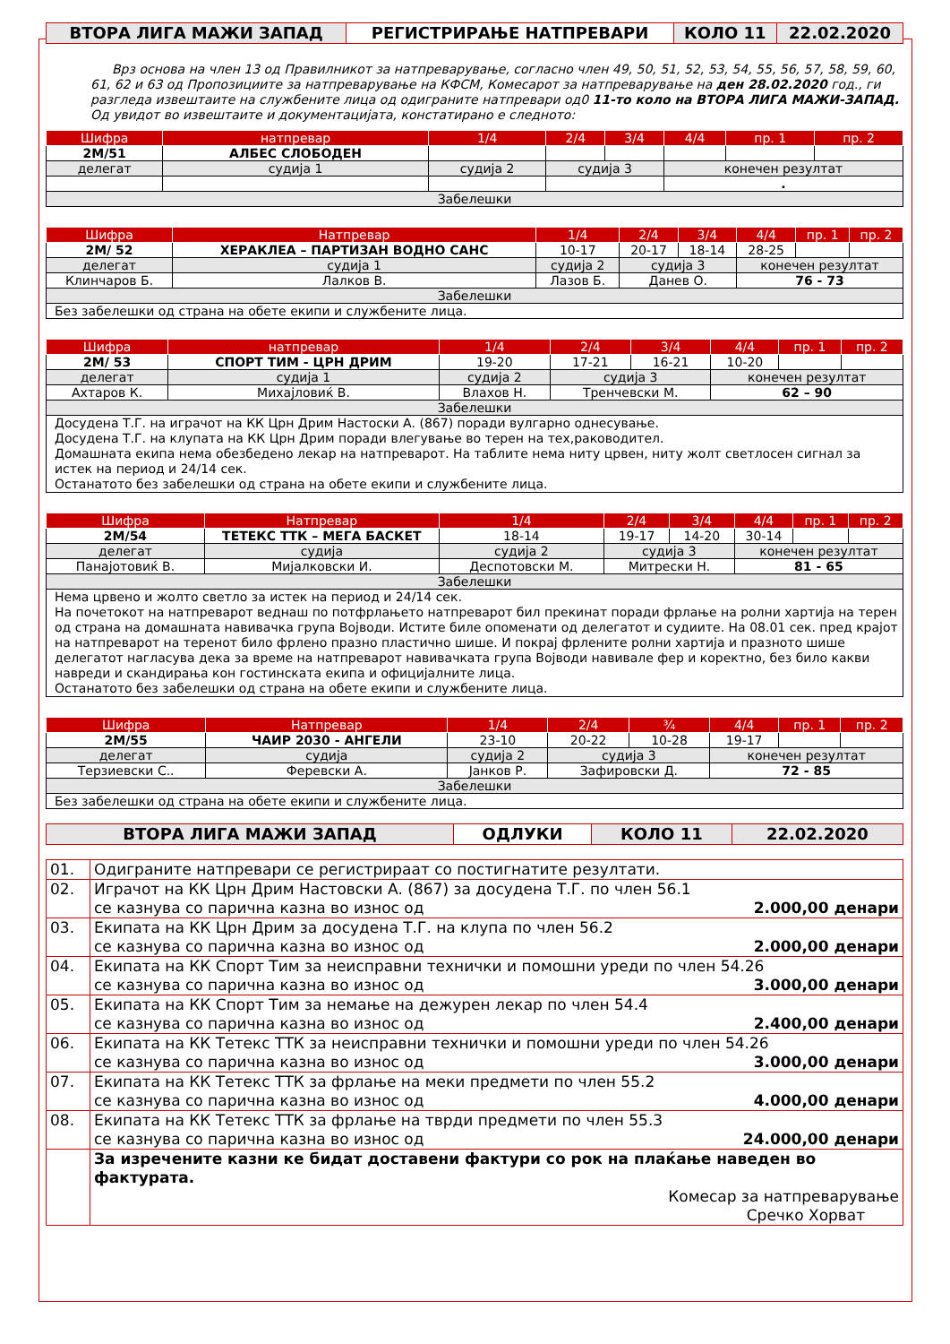| ВТОРА ЛИГА МАЖИ ЗАПАД | РЕГИСТРИРАЊЕ НАТПРЕВАРИ | КОЛО 11 | 22.02.2020 |
Врз основа на член 13 од Правилникот за натпреварување, согласно член 49, 50, 51, 52, 53, 54, 55, 56, 57, 58, 59, 60, 61, 62 и 63 од Пропозициите за натпреварување на КФСМ, Комесарот за натпреварување на ден 28.02.2020 год., ги разгледа извештаите на службените лица од одиграните натпревари од0 11-то коло на ВТОРА ЛИГА МАЖИ-ЗАПАД. Од увидот во извештаите и документацијата, констатирано е следното:
| Шифра | натпревар | | | 1/4 | 2/4 | 3/4 | 4/4 | пр. 1 | пр. 2 |
| --- | --- | --- | --- | --- | --- | --- | --- | --- | --- |
| 2М/51 | АЛБЕС СЛОБОДЕН | | | | | | | | |
| делегат | | судија 1 | судија 2 | | судија 3 | | конечен резултат | | |
| | | | | | | | . | | |
| Забелешки | | | | | | | | | |
| Шифра | Натпревар | | | 1/4 | 2/4 | 3/4 | 4/4 | пр. 1 | пр. 2 |
| --- | --- | --- | --- | --- | --- | --- | --- | --- | --- |
| 2М/ 52 | ХЕРАКЛЕА – ПАРТИЗАН ВОДНО САНС | | | 10-17 | 20-17 | 18-14 | 28-25 | | |
| делегат | | судија 1 | судија 2 | | судија 3 | | конечен резултат | | |
| Клинчаров Б. | | Лалков В. | Лазов Б. | | Данев О. | | 76 - 73 | | |
| Забелешки | | | | | | | | | |
| Без забелешки од страна на обете екипи и службените лица. | | | | | | | | | |
| Шифра | натпревар | | | 1/4 | 2/4 | 3/4 | 4/4 | пр. 1 | пр. 2 |
| --- | --- | --- | --- | --- | --- | --- | --- | --- | --- |
| 2М/ 53 | СПОРТ ТИМ - ЦРН ДРИМ | | | 19-20 | 17-21 | 16-21 | 10-20 | | |
| делегат | | судија 1 | судија 2 | | судија 3 | | конечен резултат | | |
| Ахтаров К. | | Михајловиќ В. | Влахов Н. | | Тренчевски М. | | 62 – 90 | | |
| Забелешки | | | | | | | | | |
| Досудена Т.Г. на играчот на КК Црн Дрим Настоски А. (867) поради вулгарно однесување. Досудена Т.Г. на клупата на КК Црн Дрим поради влегување во терен на тех,раководител. Домашната екипа нема обезбедено лекар на натпреварот. На таблите нема ниту црвен, ниту жолт светлосен сигнал за истек на период и 24/14 сек. Останатото без забелешки од страна на обете екипи и службените лица. | | | | | | | | | |
| Шифра | Натпревар | | | 1/4 | 2/4 | 3/4 | 4/4 | пр. 1 | пр. 2 |
| --- | --- | --- | --- | --- | --- | --- | --- | --- | --- |
| 2М/54 | ТЕТЕКС ТТК – МЕГА БАСКЕТ | | | 18-14 | 19-17 | 14-20 | 30-14 | | |
| делегат | | судија | судија 2 | | судија 3 | | конечен резултат | | |
| Панајотовиќ В. | | Мијалковски И. | Деспотовски М. | | Митрески Н. | | 81 - 65 | | |
| Забелешки | | | | | | | | | |
| Нема црвено и жолто светло за истек на период и 24/14 сек. На почетокот на натпреварот веднаш по потфрлањето натпреварот бил прекинат поради фрлање на ролни хартија на терен од страна на домашната навивачка група Војводи. Истите биле опоменати од делегатот и судиите. На 08.01 сек. пред крајот на натпреварот на теренот било фрлено празно пластично шише. И покрај фрлените ролни хартија и празното шише делегатот нагласува дека за време на натпреварот навивачката група Војводи навивале фер и коректно, без било какви навреди и скандирања кон гостинската екипа и официјалните лица. Останатото без забелешки од страна на обете екипи и службените лица. | | | | | | | | | |
| Шифра | Натпревар | | | 1/4 | 2/4 | ¾ | 4/4 | пр. 1 | пр. 2 |
| --- | --- | --- | --- | --- | --- | --- | --- | --- | --- |
| 2М/55 | ЧАИР 2030 - АНГЕЛИ | | | 23-10 | 20-22 | 10-28 | 19-17 | | |
| делегат | | судија | судија 2 | | судија 3 | | конечен резултат | | |
| Терзиевски С.. | | Феревски А. | Јанков Р. | | Зафировски Д. | | 72 - 85 | | |
| Забелешки | | | | | | | | | |
| Без забелешки од страна на обете екипи и службените лица. | | | | | | | | | |
| ВТОРА ЛИГА МАЖИ ЗАПАД | ОДЛУКИ | КОЛО 11 | 22.02.2020 |
| 01. | Одиграните натпревари се регистрираат со постигнатите резултати. |
| 02. | Играчот на КК Црн Дрим Настовски А. (867) за досудена Т.Г. по член 56.1 се казнува со парична казна во износ од 2.000,00 денари |
| 03. | Екипата на КК Црн Дрим за досудена Т.Г. на клупа по член 56.2 се казнува со парична казна во износ од 2.000,00 денари |
| 04. | Екипата на КК Спорт Тим за неисправни технички и помошни уреди по член 54.26 се казнува со парична казна во износ од 3.000,00 денари |
| 05. | Екипата на КК Спорт Тим за немање на дежурен лекар по член 54.4 се казнува со парична казна во износ од 2.400,00 денари |
| 06. | Екипата на КК Тетекс ТТК за неисправни технички и помошни уреди по член 54.26 се казнува со парична казна во износ од 3.000,00 денари |
| 07. | Екипата на КК Тетекс ТТК за фрлање на меки предмети по член 55.2 се казнува со парична казна во износ од 4.000,00 денари |
| 08. | Екипата на КК Тетекс ТТК за фрлање на тврди предмети по член 55.3 се казнува со парична казна во износ од 24.000,00 денари |
| | За изречените казни ке бидат доставени фактури со рок на плаќање наведен во фактурата. Комесар за натпреварување Сречко Хорват |